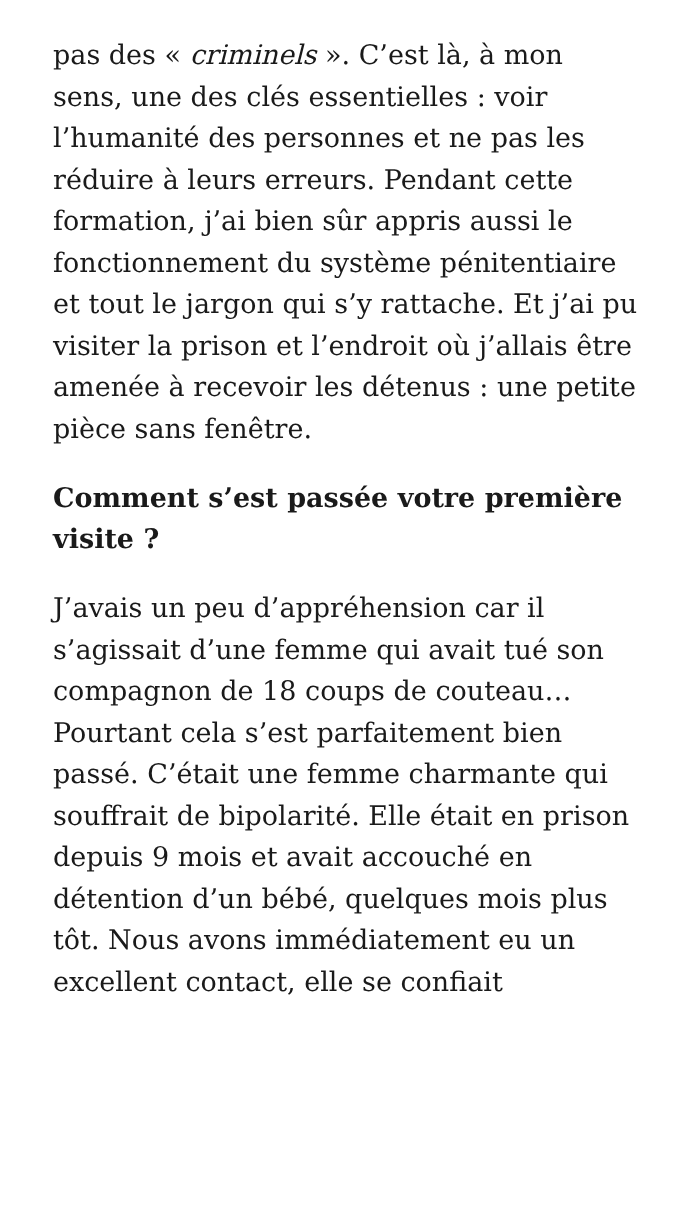pas des « criminels ». C’est là, à mon sens, une des clés essentielles : voir l’humanité des personnes et ne pas les réduire à leurs erreurs. Pendant cette formation, j’ai bien sûr appris aussi le fonctionnement du système pénitentiaire et tout le jargon qui s’y rattache. Et j’ai pu visiter la prison et l’endroit où j’allais être amenée à recevoir les détenus : une petite pièce sans fenêtre.
Comment s’est passée votre première visite ?
J’avais un peu d’appréhension car il s’agissait d’une femme qui avait tué son compagnon de 18 coups de couteau… Pourtant cela s’est parfaitement bien passé. C’était une femme charmante qui souffrait de bipolarité. Elle était en prison depuis 9 mois et avait accouché en détention d’un bébé, quelques mois plus tôt. Nous avons immédiatement eu un excellent contact, elle se confiait